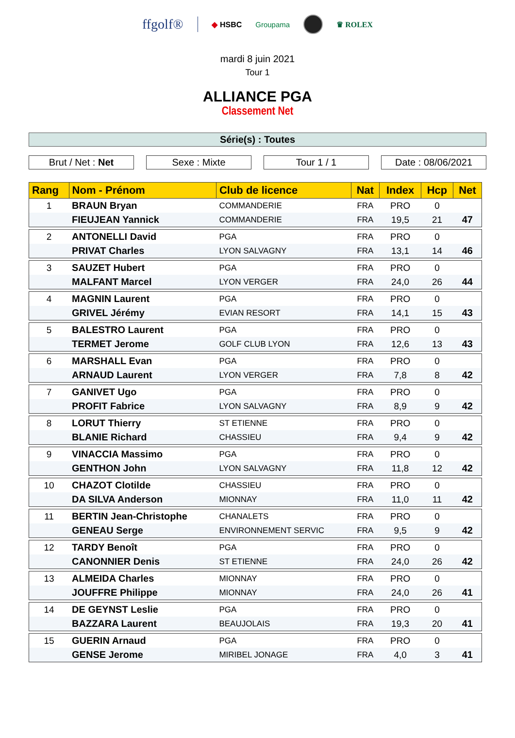ffgolf®
◆ HSBC Groupama ♛ ROLEX
mardi 8 juin 2021
Tour 1
ALLIANCE PGA
Classement Net
Série(s) : Toutes
Brut / Net : Net Sexe : Mixte Tour 1 / 1 Date : 08/06/2021
| Rang | Nom - Prénom | Club de licence | Nat | Index | Hcp | Net |
| --- | --- | --- | --- | --- | --- | --- |
| 1 | BRAUN Bryan | COMMANDERIE | FRA | PRO | 0 | |
| | FIEUJEAN Yannick | COMMANDERIE | FRA | 19,5 | 21 | 47 |
| 2 | ANTONELLI David | PGA | FRA | PRO | 0 | |
| | PRIVAT Charles | LYON SALVAGNY | FRA | 13,1 | 14 | 46 |
| 3 | SAUZET Hubert | PGA | FRA | PRO | 0 | |
| | MALFANT Marcel | LYON VERGER | FRA | 24,0 | 26 | 44 |
| 4 | MAGNIN Laurent | PGA | FRA | PRO | 0 | |
| | GRIVEL Jérémy | EVIAN RESORT | FRA | 14,1 | 15 | 43 |
| 5 | BALESTRO Laurent | PGA | FRA | PRO | 0 | |
| | TERMET Jerome | GOLF CLUB LYON | FRA | 12,6 | 13 | 43 |
| 6 | MARSHALL Evan | PGA | FRA | PRO | 0 | |
| | ARNAUD Laurent | LYON VERGER | FRA | 7,8 | 8 | 42 |
| 7 | GANIVET Ugo | PGA | FRA | PRO | 0 | |
| | PROFIT Fabrice | LYON SALVAGNY | FRA | 8,9 | 9 | 42 |
| 8 | LORUT Thierry | ST ETIENNE | FRA | PRO | 0 | |
| | BLANIE Richard | CHASSIEU | FRA | 9,4 | 9 | 42 |
| 9 | VINACCIA Massimo | PGA | FRA | PRO | 0 | |
| | GENTHON John | LYON SALVAGNY | FRA | 11,8 | 12 | 42 |
| 10 | CHAZOT Clotilde | CHASSIEU | FRA | PRO | 0 | |
| | DA SILVA Anderson | MIONNAY | FRA | 11,0 | 11 | 42 |
| 11 | BERTIN Jean-Christophe | CHANALETS | FRA | PRO | 0 | |
| | GENEAU Serge | ENVIRONNEMENT SERVIC | FRA | 9,5 | 9 | 42 |
| 12 | TARDY Benoît | PGA | FRA | PRO | 0 | |
| | CANONNIER Denis | ST ETIENNE | FRA | 24,0 | 26 | 42 |
| 13 | ALMEIDA Charles | MIONNAY | FRA | PRO | 0 | |
| | JOUFFRE Philippe | MIONNAY | FRA | 24,0 | 26 | 41 |
| 14 | DE GEYNST Leslie | PGA | FRA | PRO | 0 | |
| | BAZZARA Laurent | BEAUJOLAIS | FRA | 19,3 | 20 | 41 |
| 15 | GUERIN Arnaud | PGA | FRA | PRO | 0 | |
| | GENSE Jerome | MIRIBEL JONAGE | FRA | 4,0 | 3 | 41 |